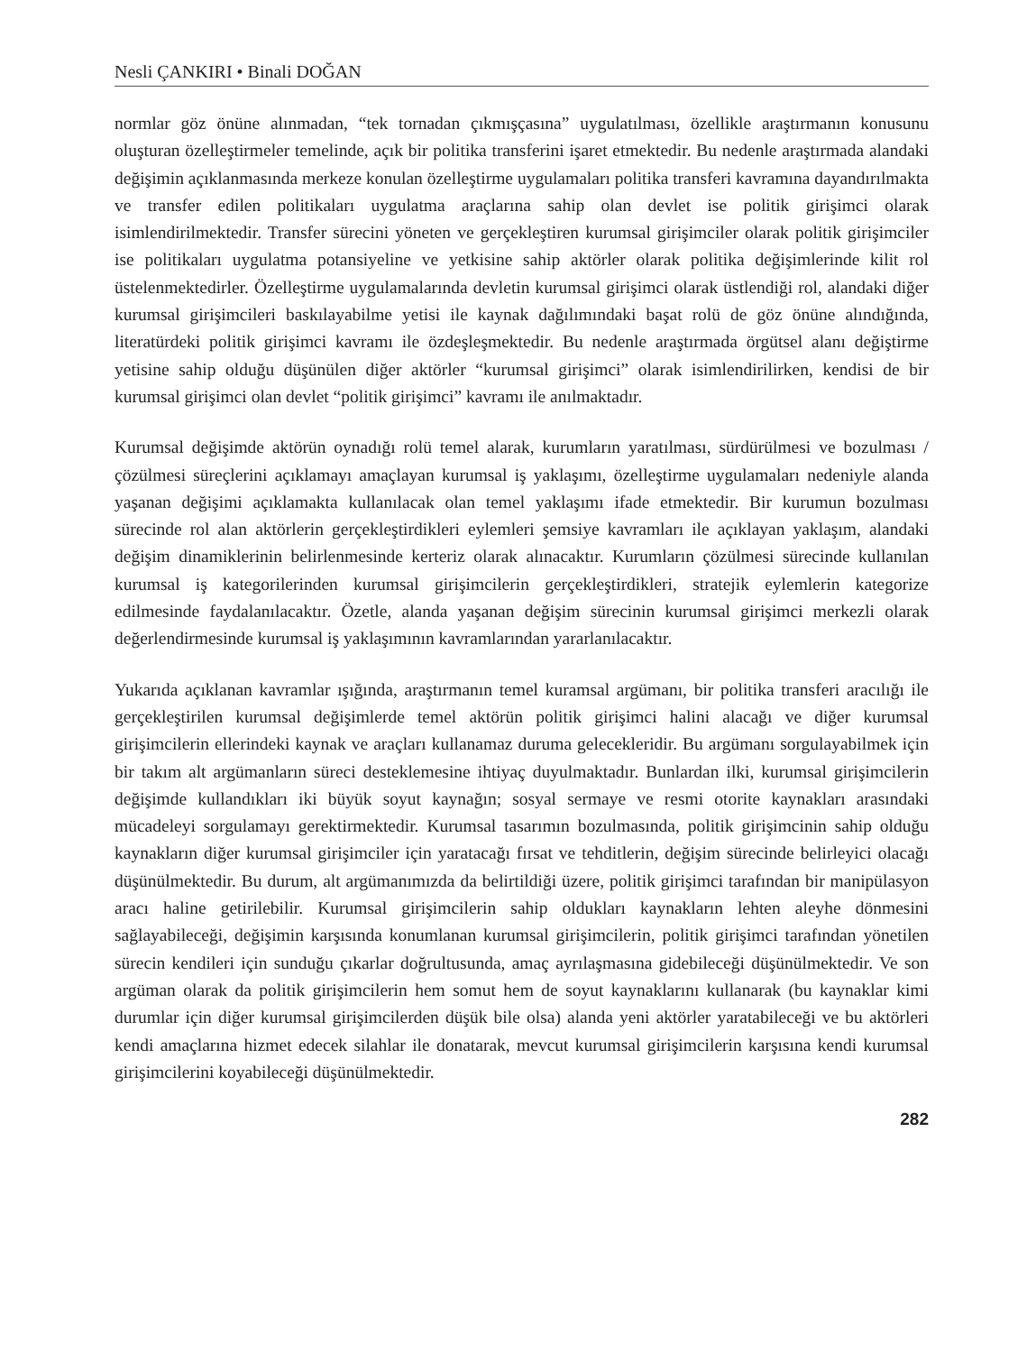Nesli ÇANKIRI • Binali DOĞAN
normlar göz önüne alınmadan, “tek tornadan çıkmışçasına” uygulatılması, özellikle araştırmanın konusunu oluşturan özelleştirmeler temelinde, açık bir politika transferini işaret etmektedir. Bu nedenle araştırmada alandaki değişimin açıklanmasında merkeze konulan özelleştirme uygulamaları politika transferi kavramına dayandırılmakta ve transfer edilen politikaları uygulatma araçlarına sahip olan devlet ise politik girişimci olarak isimlendirilmektedir. Transfer sürecini yöneten ve gerçekleştiren kurumsal girişimciler olarak politik girişimciler ise politikaları uygulatma potansiyeline ve yetkisine sahip aktörler olarak politika değişimlerinde kilit rol üstelenmektedirler. Özelleştirme uygulamalarında devletin kurumsal girişimci olarak üstlendiği rol, alandaki diğer kurumsal girişimcileri baskılayabilme yetisi ile kaynak dağılımındaki başat rolü de göz önüne alındığında, literatürdeki politik girişimci kavramı ile özdeşleşmektedir. Bu nedenle araştırmada örgütsel alanı değiştirme yetisine sahip olduğu düşünülen diğer aktörler “kurumsal girişimci” olarak isimlendirilirken, kendisi de bir kurumsal girişimci olan devlet “politik girişimci” kavramı ile anılmaktadır.
Kurumsal değişimde aktörün oynadığı rolü temel alarak, kurumların yaratılması, sürdürülmesi ve bozulması / çözülmesi süreçlerini açıklamayı amaçlayan kurumsal iş yaklaşımı, özelleştirme uygulamaları nedeniyle alanda yaşanan değişimi açıklamakta kullanılacak olan temel yaklaşımı ifade etmektedir. Bir kurumun bozulması sürecinde rol alan aktörlerin gerçekleştirdikleri eylemleri şemsiye kavramları ile açıklayan yaklaşım, alandaki değişim dinamiklerinin belirlenmesinde kerteriz olarak alınacaktır. Kurumların çözülmesi sürecinde kullanılan kurumsal iş kategorilerinden kurumsal girişimcilerin gerçekleştirdikleri, stratejik eylemlerin kategorize edilmesinde faydalanılacaktır. Özetle, alanda yaşanan değişim sürecinin kurumsal girişimci merkezli olarak değerlendirmesinde kurumsal iş yaklaşımının kavramlarından yararlanılacaktır.
Yukarıda açıklanan kavramlar ışığında, araştırmanın temel kuramsal argümanı, bir politika transferi aracılığı ile gerçekleştirilen kurumsal değişimlerde temel aktörün politik girişimci halini alacağı ve diğer kurumsal girişimcilerin ellerindeki kaynak ve araçları kullanamaz duruma gelecekleridir. Bu argümanı sorgulayabilmek için bir takım alt argümanların süreci desteklemesine ihtiyaç duyulmaktadır. Bunlardan ilki, kurumsal girişimcilerin değişimde kullandıkları iki büyük soyut kaynağın; sosyal sermaye ve resmi otorite kaynakları arasındaki mücadeleyi sorgulamayı gerektirmektedir. Kurumsal tasarımın bozulmasında, politik girişimcinin sahip olduğu kaynakların diğer kurumsal girişimciler için yaratacağı fırsat ve tehditlerin, değişim sürecinde belirleyici olacağı düşünülmektedir. Bu durum, alt argümanımızda da belirtildiği üzere, politik girişimci tarafından bir manipülasyon aracı haline getirilebilir. Kurumsal girişimcilerin sahip oldukları kaynakların lehten aleyhe dönmesini sağlayabileceği, değişimin karşısında konumlanan kurumsal girişimcilerin, politik girişimci tarafından yönetilen sürecin kendileri için sunduğu çıkarlar doğrultusunda, amaç ayrılaşmasına gidebileceği düşünülmektedir. Ve son argüman olarak da politik girişimcilerin hem somut hem de soyut kaynaklarını kullanarak (bu kaynaklar kimi durumlar için diğer kurumsal girişimcilerden düşük bile olsa) alanda yeni aktörler yaratabileceği ve bu aktörleri kendi amaçlarına hizmet edecek silahlar ile donatarak, mevcut kurumsal girişimcilerin karşısına kendi kurumsal girişimcilerini koyabileceği düşünülmektedir.
282